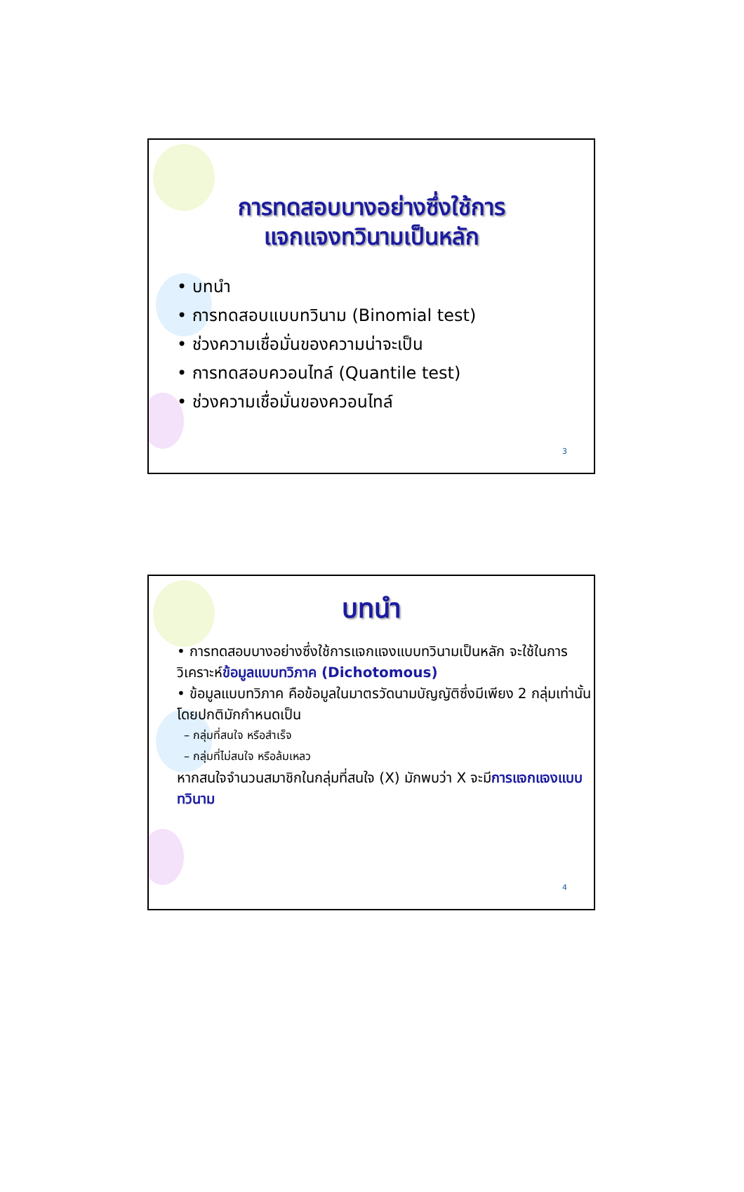การทดสอบบางอย่างซึ่งใช้การ
แจกแจงทวินามเป็นหลัก
• บทนำ
• การทดสอบแบบทวินาม (Binomial test)
• ช่วงความเชื่อมั่นของความน่าจะเป็น
• การทดสอบควอนไทล์ (Quantile test)
• ช่วงความเชื่อมั่นของควอนไทล์
3
บทนำ
• การทดสอบบางอย่างซึ่งใช้การแจกแจงแบบทวินามเป็นหลัก จะใช้ในการวิเคราะห์ข้อมูลแบบทวิภาค (Dichotomous)
• ข้อมูลแบบทวิภาค คือข้อมูลในมาตรวัดนามบัญญัติซึ่งมีเพียง 2 กลุ่มเท่านั้น
โดยปกติมักกำหนดเป็น
– กลุ่มที่สนใจ หรือสำเร็จ
– กลุ่มที่ไม่สนใจ หรือล้มเหลว
หากสนใจจำนวนสมาชิกในกลุ่มที่สนใจ (X) มักพบว่า X จะมีการแจกแจงแบบทวินาม
4